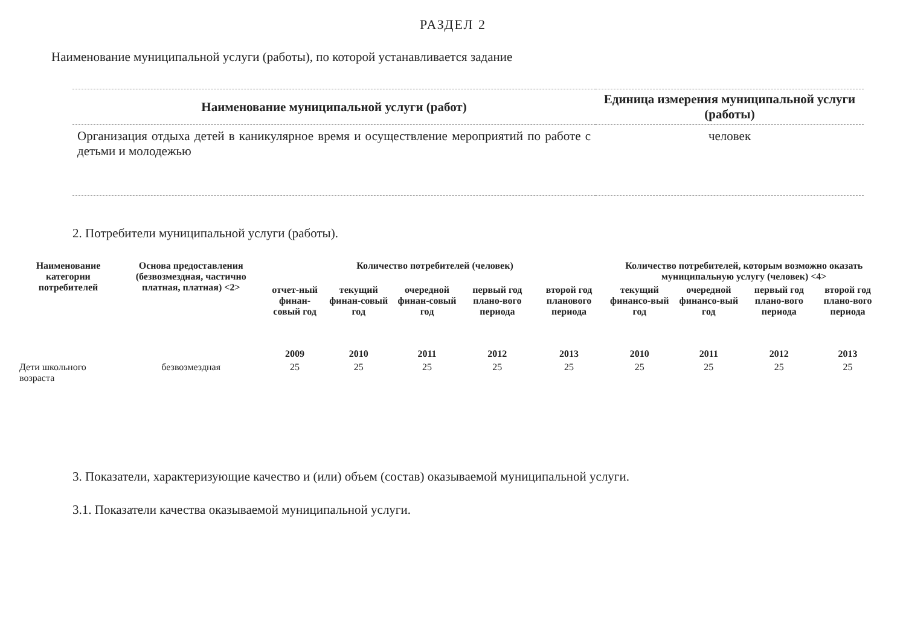РАЗДЕЛ 2
Наименование муниципальной услуги (работы), по которой устанавливается задание
| Наименование муниципальной услуги (работ) | Единица измерения муниципальной услуги (работы) |
| --- | --- |
| Организация отдыха детей в каникулярное время и осуществление мероприятий по работе с детьми и молодежью | человек |
2. Потребители муниципальной услуги (работы).
| Наименование категории потребителей | Основа предоставления (безвозмездная, частично платная, платная) <2> | Количество потребителей (человек) | | | | | Количество потребителей, которым возможно оказать муниципальную услугу (человек) <4> | | | |
| --- | --- | --- | --- | --- | --- | --- | --- | --- | --- | --- |
| | | отчет-ный финан-совый год | текущий финан-совый год | очередной финан-совый год | первый год плано-вого периода | второй год планового периода | текущий финансо-вый год | очередной финансо-вый год | первый год плано-вого периода | второй год плано-вого периода |
| | | 2009 | 2010 | 2011 | 2012 | 2013 | 2010 | 2011 | 2012 | 2013 |
| Дети школьного возраста | безвозмездная | 25 | 25 | 25 | 25 | 25 | 25 | 25 | 25 | 25 |
3. Показатели, характеризующие качество и (или) объем (состав) оказываемой муниципальной услуги.
3.1. Показатели качества оказываемой муниципальной услуги.